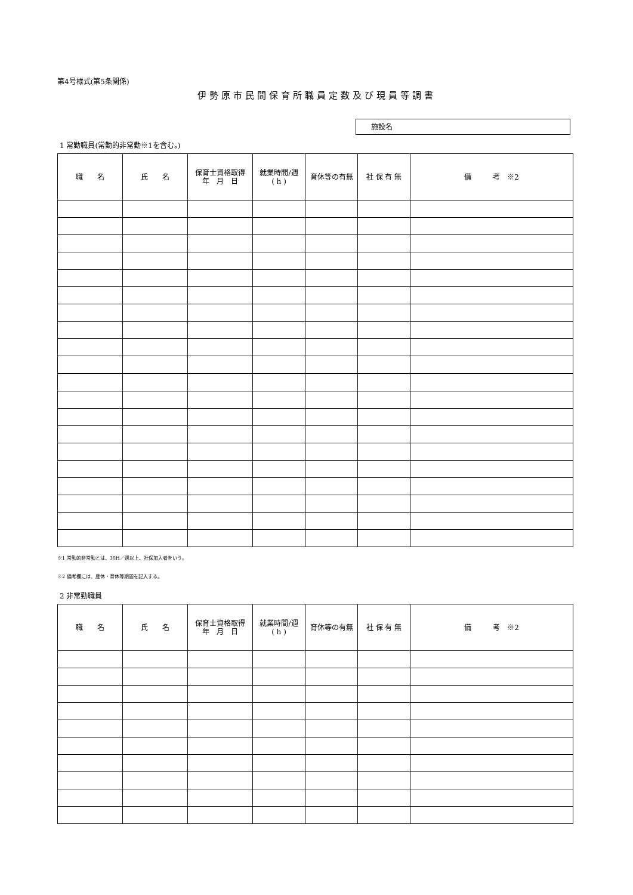第4号様式(第5条関係)
伊勢原市民間保育所職員定数及び現員等調書
施設名
1 常勤職員(常勤的非常勤※1を含む。)
| 職 名 | 氏 名 | 保育士資格取得 年 月 日 | 就業時間/週 ( h ) | 育休等の有無 | 社 保 有 無 | 備 考 ※2 |
| --- | --- | --- | --- | --- | --- | --- |
※1 常勤的非常勤とは、30H／週以上、社保加入者をいう。
※2 備考欄には、産休・育休等期間を記入する。
2 非常勤職員
| 職 名 | 氏 名 | 保育士資格取得 年 月 日 | 就業時間/週 ( h ) | 育休等の有無 | 社 保 有 無 | 備 考 ※2 |
| --- | --- | --- | --- | --- | --- | --- |